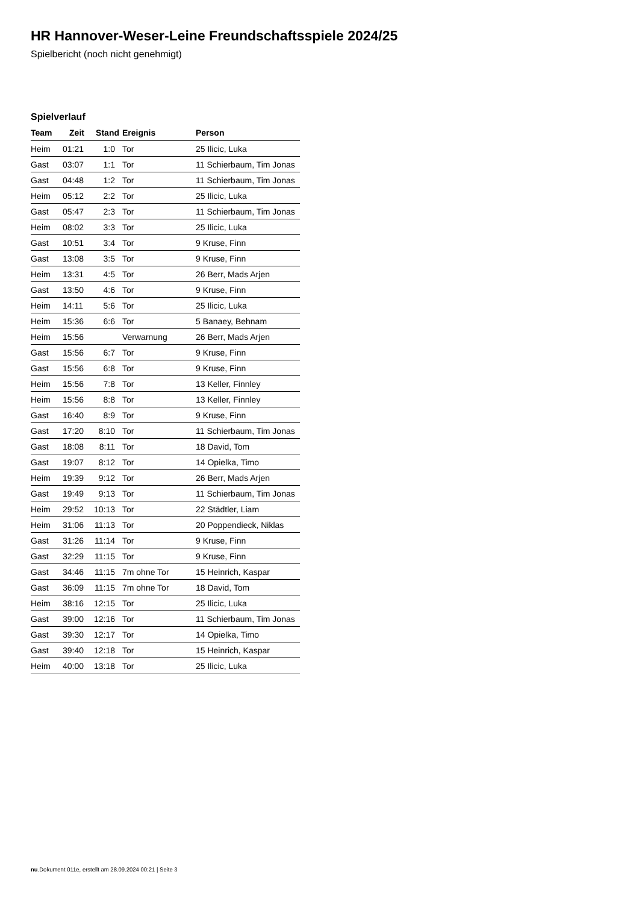HR Hannover-Weser-Leine Freundschaftsspiele 2024/25
Spielbericht (noch nicht genehmigt)
Spielverlauf
| Team | Zeit | Stand | Ereignis | Person |
| --- | --- | --- | --- | --- |
| Heim | 01:21 | 1:0 | Tor | 25 Ilicic, Luka |
| Gast | 03:07 | 1:1 | Tor | 11 Schierbaum, Tim Jonas |
| Gast | 04:48 | 1:2 | Tor | 11 Schierbaum, Tim Jonas |
| Heim | 05:12 | 2:2 | Tor | 25 Ilicic, Luka |
| Gast | 05:47 | 2:3 | Tor | 11 Schierbaum, Tim Jonas |
| Heim | 08:02 | 3:3 | Tor | 25 Ilicic, Luka |
| Gast | 10:51 | 3:4 | Tor | 9 Kruse, Finn |
| Gast | 13:08 | 3:5 | Tor | 9 Kruse, Finn |
| Heim | 13:31 | 4:5 | Tor | 26 Berr, Mads Arjen |
| Gast | 13:50 | 4:6 | Tor | 9 Kruse, Finn |
| Heim | 14:11 | 5:6 | Tor | 25 Ilicic, Luka |
| Heim | 15:36 | 6:6 | Tor | 5 Banaey, Behnam |
| Heim | 15:56 | | Verwarnung | 26 Berr, Mads Arjen |
| Gast | 15:56 | 6:7 | Tor | 9 Kruse, Finn |
| Gast | 15:56 | 6:8 | Tor | 9 Kruse, Finn |
| Heim | 15:56 | 7:8 | Tor | 13 Keller, Finnley |
| Heim | 15:56 | 8:8 | Tor | 13 Keller, Finnley |
| Gast | 16:40 | 8:9 | Tor | 9 Kruse, Finn |
| Gast | 17:20 | 8:10 | Tor | 11 Schierbaum, Tim Jonas |
| Gast | 18:08 | 8:11 | Tor | 18 David, Tom |
| Gast | 19:07 | 8:12 | Tor | 14 Opielka, Timo |
| Heim | 19:39 | 9:12 | Tor | 26 Berr, Mads Arjen |
| Gast | 19:49 | 9:13 | Tor | 11 Schierbaum, Tim Jonas |
| Heim | 29:52 | 10:13 | Tor | 22 Städtler, Liam |
| Heim | 31:06 | 11:13 | Tor | 20 Poppendieck, Niklas |
| Gast | 31:26 | 11:14 | Tor | 9 Kruse, Finn |
| Gast | 32:29 | 11:15 | Tor | 9 Kruse, Finn |
| Gast | 34:46 | 11:15 | 7m ohne Tor | 15 Heinrich, Kaspar |
| Gast | 36:09 | 11:15 | 7m ohne Tor | 18 David, Tom |
| Heim | 38:16 | 12:15 | Tor | 25 Ilicic, Luka |
| Gast | 39:00 | 12:16 | Tor | 11 Schierbaum, Tim Jonas |
| Gast | 39:30 | 12:17 | Tor | 14 Opielka, Timo |
| Gast | 39:40 | 12:18 | Tor | 15 Heinrich, Kaspar |
| Heim | 40:00 | 13:18 | Tor | 25 Ilicic, Luka |
nu.Dokument 011e, erstellt am 28.09.2024 00:21 | Seite 3